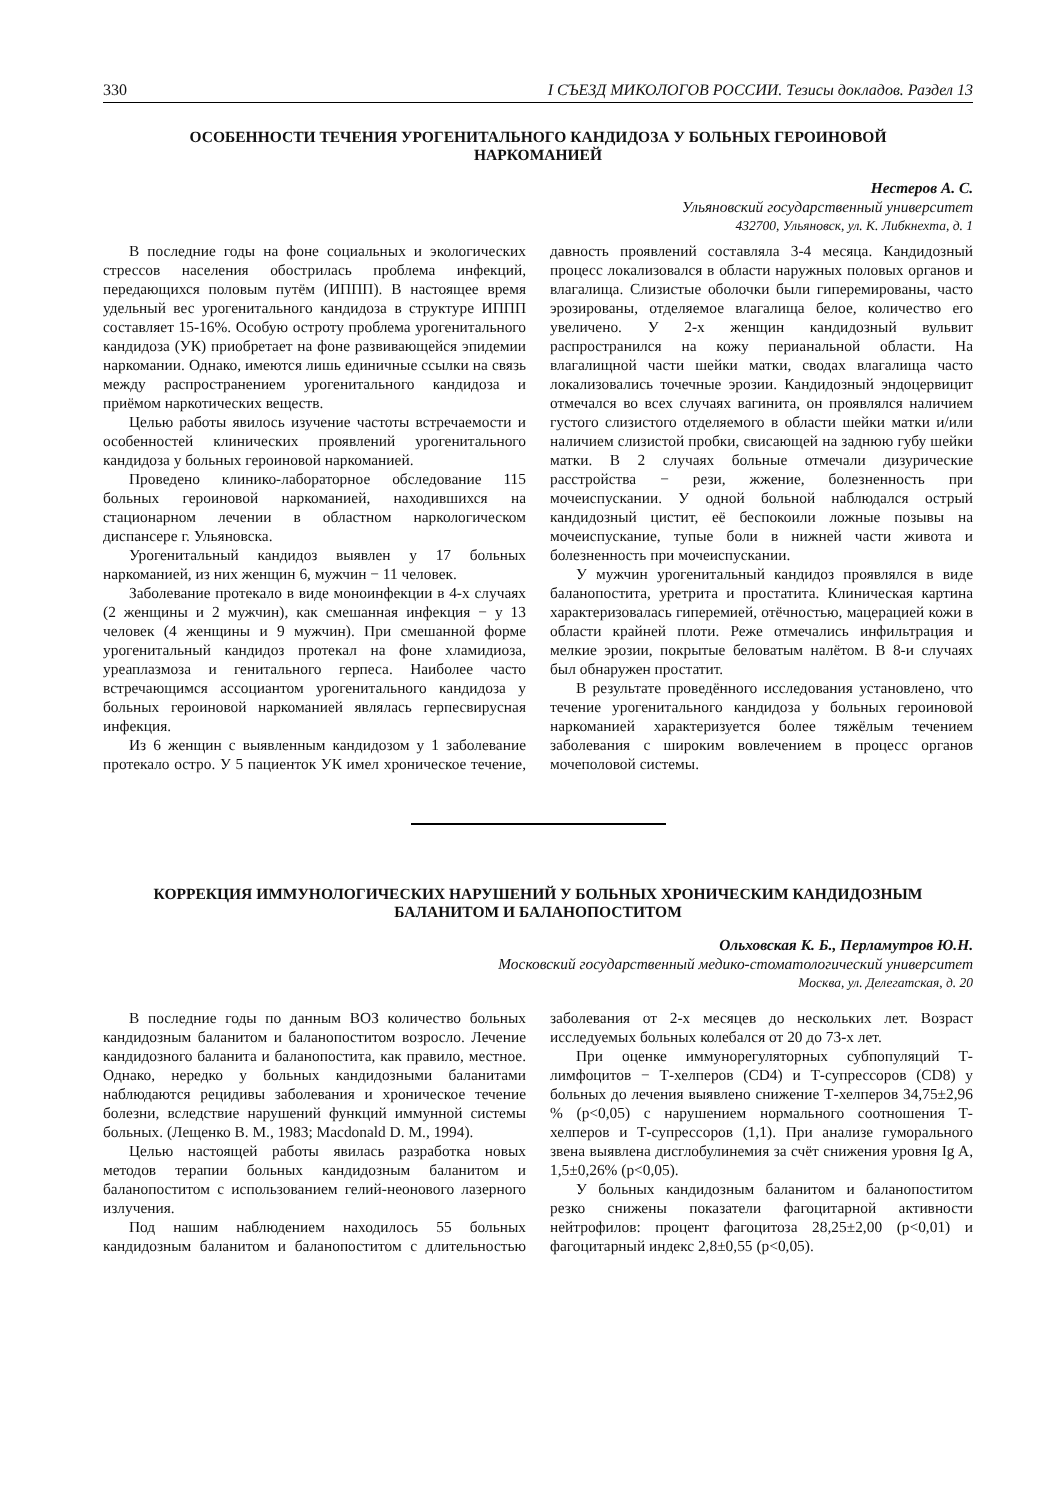330 I СЪЕЗД МИКОЛОГОВ РОССИИ. Тезисы докладов. Раздел 13
ОСОБЕННОСТИ ТЕЧЕНИЯ УРОГЕНИТАЛЬНОГО КАНДИДОЗА У БОЛЬНЫХ ГЕРОИНОВОЙ НАРКОМАНИЕЙ
Нестеров А. С.
Ульяновский государственный университет
432700, Ульяновск, ул. К. Либкнехта, д. 1
В последние годы на фоне социальных и экологических стрессов населения обострилась проблема инфекций, передающихся половым путём (ИППП). В настоящее время удельный вес урогенитального кандидоза в структуре ИППП составляет 15-16%. Особую остроту проблема урогенитального кандидоза (УК) приобретает на фоне развивающейся эпидемии наркомании. Однако, имеются лишь единичные ссылки на связь между распространением урогенитального кандидоза и приёмом наркотических веществ.
Целью работы явилось изучение частоты встречаемости и особенностей клинических проявлений урогенитального кандидоза у больных героиновой наркоманией.
Проведено клинико-лабораторное обследование 115 больных героиновой наркоманией, находившихся на стационарном лечении в областном наркологическом диспансере г. Ульяновска.
Урогенитальный кандидоз выявлен у 17 больных наркоманией, из них женщин 6, мужчин − 11 человек.
Заболевание протекало в виде моноинфекции в 4-х случаях (2 женщины и 2 мужчин), как смешанная инфекция − у 13 человек (4 женщины и 9 мужчин). При смешанной форме урогенитальный кандидоз протекал на фоне хламидиоза, уреаплазмоза и генитального герпеса. Наиболее часто встречающимся ассоциантом урогенитального кандидоза у больных героиновой наркоманией являлась герпесвирусная инфекция.
Из 6 женщин с выявленным кандидозом у 1 заболевание протекало остро. У 5 пациенток УК имел хроническое течение, давность проявлений составляла 3-4 месяца. Кандидозный процесс локализовался в области наружных половых органов и влагалища. Слизистые оболочки были гиперемированы, часто эрозированы, отделяемое влагалища белое, количество его увеличено. У 2-х женщин кандидозный вульвит распространился на кожу перианальной области. На влагалищной части шейки матки, сводах влагалища часто локализовались точечные эрозии. Кандидозный эндоцервицит отмечался во всех случаях вагинита, он проявлялся наличием густого слизистого отделяемого в области шейки матки и/или наличием слизистой пробки, свисающей на заднюю губу шейки матки. В 2 случаях больные отмечали дизурические расстройства − рези, жжение, болезненность при мочеиспускании. У одной больной наблюдался острый кандидозный цистит, её беспокоили ложные позывы на мочеиспускание, тупые боли в нижней части живота и болезненность при мочеиспускании.
У мужчин урогенитальный кандидоз проявлялся в виде баланопостита, уретрита и простатита. Клиническая картина характеризовалась гиперемией, отёчностью, мацерацией кожи в области крайней плоти. Реже отмечались инфильтрация и мелкие эрозии, покрытые беловатым налётом. В 8-и случаях был обнаружен простатит.
В результате проведённого исследования установлено, что течение урогенитального кандидоза у больных героиновой наркоманией характеризуется более тяжёлым течением заболевания с широким вовлечением в процесс органов мочеполовой системы.
КОРРЕКЦИЯ ИММУНОЛОГИЧЕСКИХ НАРУШЕНИЙ У БОЛЬНЫХ ХРОНИЧЕСКИМ КАНДИДОЗНЫМ БАЛАНИТОМ И БАЛАНОПОСТИТОМ
Ольховская К. Б., Перламутров Ю.Н.
Московский государственный медико-стоматологический университет
Москва, ул. Делегатская, д. 20
В последние годы по данным ВОЗ количество больных кандидозным баланитом и баланопоститом возросло. Лечение кандидозного баланита и баланопостита, как правило, местное. Однако, нередко у больных кандидозными баланитами наблюдаются рецидивы заболевания и хроническое течение болезни, вследствие нарушений функций иммунной системы больных. (Лещенко В. М., 1983; Macdonald D. M., 1994).
Целью настоящей работы явилась разработка новых методов терапии больных кандидозным баланитом и баланопоститом с использованием гелий-неонового лазерного излучения.
Под нашим наблюдением находилось 55 больных кандидозным баланитом и баланопоститом с длительностью заболевания от 2-х месяцев до нескольких лет. Возраст исследуемых больных колебался от 20 до 73-х лет.
При оценке иммунорегуляторных субпопуляций Т-лимфоцитов − Т-хелперов (CD4) и Т-супрессоров (CD8) у больных до лечения выявлено снижение Т-хелперов 34,75±2,96 % (p<0,05) с нарушением нормального соотношения Т-хелперов и Т-супрессоров (1,1). При анализе гуморального звена выявлена дисглобулинемия за счёт снижения уровня Ig A, 1,5±0,26% (p<0,05).
У больных кандидозным баланитом и баланопоститом резко снижены показатели фагоцитарной активности нейтрофилов: процент фагоцитоза 28,25±2,00 (p<0,01) и фагоцитарный индекс 2,8±0,55 (p<0,05).